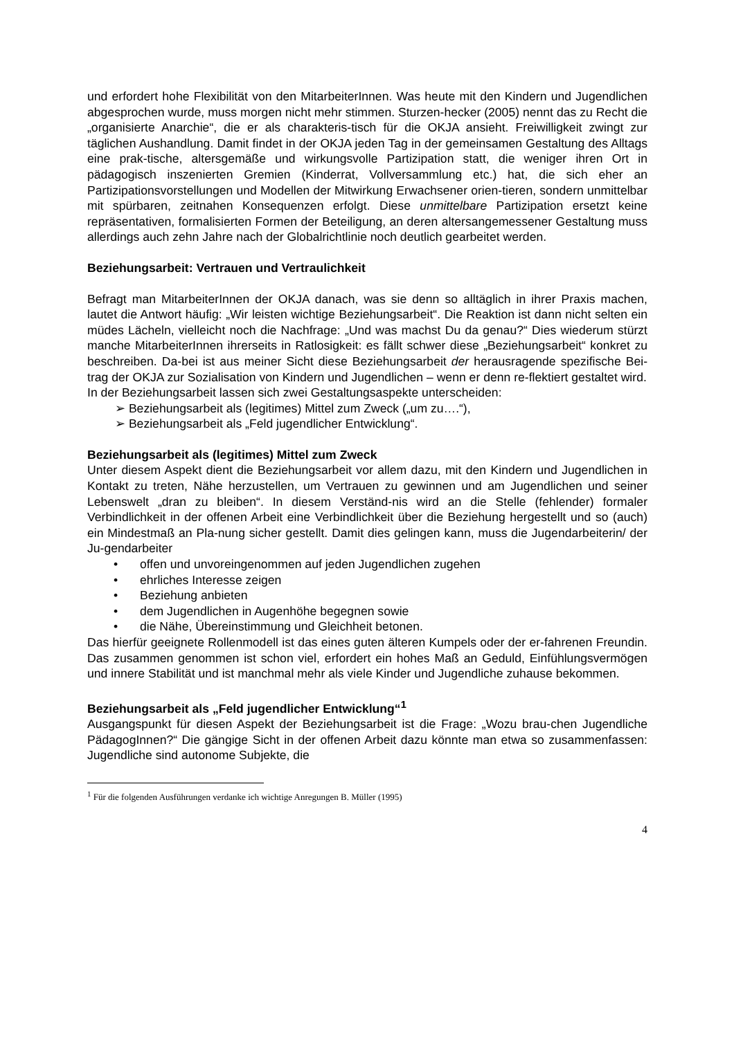und erfordert hohe Flexibilität von den MitarbeiterInnen. Was heute mit den Kindern und Jugendlichen abgesprochen wurde, muss morgen nicht mehr stimmen. Sturzen-hecker (2005) nennt das zu Recht die „organisierte Anarchie“, die er als charakteris-tisch für die OKJA ansieht. Freiwilligkeit zwingt zur täglichen Aushandlung. Damit findet in der OKJA jeden Tag in der gemeinsamen Gestaltung des Alltags eine prak-tische, altersgemäße und wirkungsvolle Partizipation statt, die weniger ihren Ort in pädagogisch inszenierten Gremien (Kinderrat, Vollversammlung etc.) hat, die sich eher an Partizipationsvorstellungen und Modellen der Mitwirkung Erwachsener orien-tieren, sondern unmittelbar mit spürbaren, zeitnahen Konsequenzen erfolgt. Diese unmittelbare Partizipation ersetzt keine repräsentativen, formalisierten Formen der Beteiligung, an deren altersangemessener Gestaltung muss allerdings auch zehn Jahre nach der Globalrichtlinie noch deutlich gearbeitet werden.
Beziehungsarbeit: Vertrauen und Vertraulichkeit
Befragt man MitarbeiterInnen der OKJA danach, was sie denn so alltäglich in ihrer Praxis machen, lautet die Antwort häufig: „Wir leisten wichtige Beziehungsarbeit“. Die Reaktion ist dann nicht selten ein müdes Lächeln, vielleicht noch die Nachfrage: „Und was machst Du da genau?“ Dies wiederum stürzt manche MitarbeiterInnen ihrerseits in Ratlosigkeit: es fällt schwer diese „Beziehungsarbeit“ konkret zu beschreiben. Da-bei ist aus meiner Sicht diese Beziehungsarbeit der herausragende spezifische Bei-trag der OKJA zur Sozialisation von Kindern und Jugendlichen – wenn er denn re-flektiert gestaltet wird.
In der Beziehungsarbeit lassen sich zwei Gestaltungsaspekte unterscheiden:
➢ Beziehungsarbeit als (legitimes) Mittel zum Zweck („um zu….“),
➢ Beziehungsarbeit als „Feld jugendlicher Entwicklung“.
Beziehungsarbeit als (legitimes) Mittel zum Zweck
Unter diesem Aspekt dient die Beziehungsarbeit vor allem dazu, mit den Kindern und Jugendlichen in Kontakt zu treten, Nähe herzustellen, um Vertrauen zu gewinnen und am Jugendlichen und seiner Lebenswelt „dran zu bleiben“. In diesem Verständ-nis wird an die Stelle (fehlender) formaler Verbindlichkeit in der offenen Arbeit eine Verbindlichkeit über die Beziehung hergestellt und so (auch) ein Mindestmaß an Pla-nung sicher gestellt. Damit dies gelingen kann, muss die Jugendarbeiterin/ der Ju-gendarbeiter
• offen und unvoreingenommen auf jeden Jugendlichen zugehen
• ehrliches Interesse zeigen
• Beziehung anbieten
• dem Jugendlichen in Augenhöhe begegnen sowie
• die Nähe, Übereinstimmung und Gleichheit betonen.
Das hierfür geeignete Rollenmodell ist das eines guten älteren Kumpels oder der er-fahrenen Freundin. Das zusammen genommen ist schon viel, erfordert ein hohes Maß an Geduld, Einfühlungsvermögen und innere Stabilität und ist manchmal mehr als viele Kinder und Jugendliche zuhause bekommen.
Beziehungsarbeit als „Feld jugendlicher Entwicklung“<sup>1</sup>
Ausgangspunkt für diesen Aspekt der Beziehungsarbeit ist die Frage: „Wozu brau-chen Jugendliche PädagogInnen?“ Die gängige Sicht in der offenen Arbeit dazu könnte man etwa so zusammenfassen: Jugendliche sind autonome Subjekte, die
<sup>1</sup> Für die folgenden Ausführungen verdanke ich wichtige Anregungen B. Müller (1995)
4